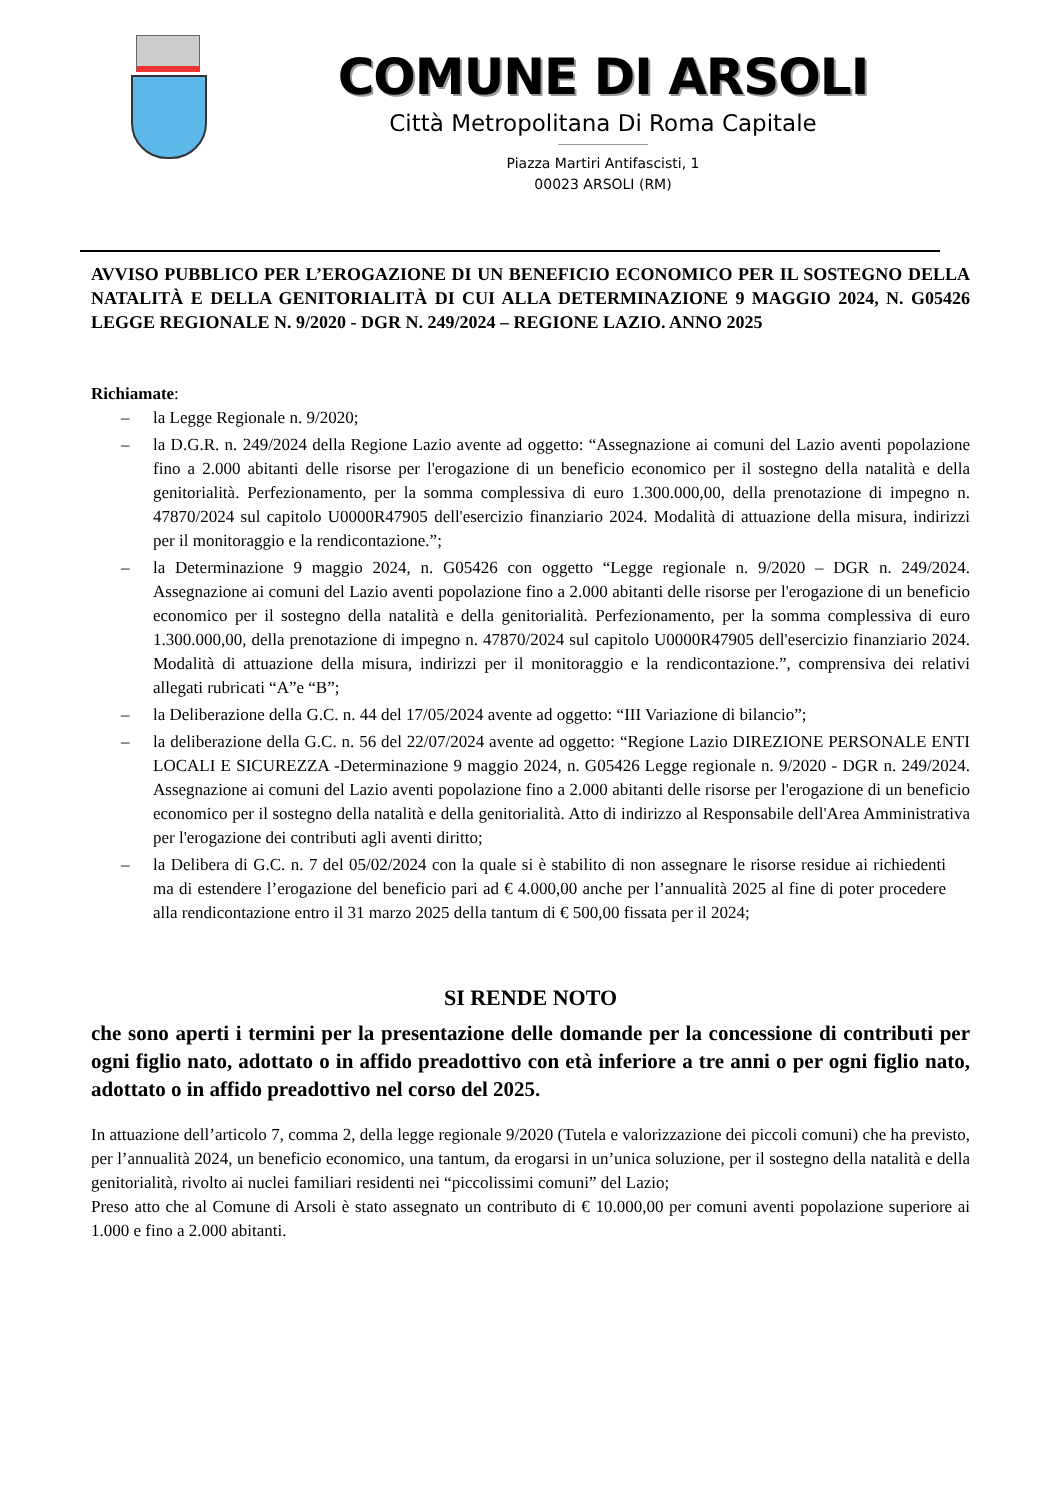COMUNE DI ARSOLI
Città Metropolitana Di Roma Capitale
Piazza Martiri Antifascisti, 1
00023 ARSOLI (RM)
AVVISO PUBBLICO PER L’EROGAZIONE DI UN BENEFICIO ECONOMICO PER IL SOSTEGNO DELLA NATALITÀ E DELLA GENITORIALITÀ DI CUI ALLA DETERMINAZIONE 9 MAGGIO 2024, N. G05426 LEGGE REGIONALE N. 9/2020 - DGR N. 249/2024 – REGIONE LAZIO. ANNO 2025
Richiamate:
– la Legge Regionale n. 9/2020;
– la D.G.R. n. 249/2024 della Regione Lazio avente ad oggetto: “Assegnazione ai comuni del Lazio aventi popolazione fino a 2.000 abitanti delle risorse per l'erogazione di un beneficio economico per il sostegno della natalità e della genitorialità. Perfezionamento, per la somma complessiva di euro 1.300.000,00, della prenotazione di impegno n. 47870/2024 sul capitolo U0000R47905 dell'esercizio finanziario 2024. Modalità di attuazione della misura, indirizzi per il monitoraggio e la rendicontazione.”;
– la Determinazione 9 maggio 2024, n. G05426 con oggetto “Legge regionale n. 9/2020 – DGR n. 249/2024. Assegnazione ai comuni del Lazio aventi popolazione fino a 2.000 abitanti delle risorse per l'erogazione di un beneficio economico per il sostegno della natalità e della genitorialità. Perfezionamento, per la somma complessiva di euro 1.300.000,00, della prenotazione di impegno n. 47870/2024 sul capitolo U0000R47905 dell'esercizio finanziario 2024. Modalità di attuazione della misura, indirizzi per il monitoraggio e la rendicontazione.”, comprensiva dei relativi allegati rubricati “A”e “B”;
– la Deliberazione della G.C. n. 44 del 17/05/2024 avente ad oggetto: “III Variazione di bilancio”;
– la deliberazione della G.C. n. 56 del 22/07/2024 avente ad oggetto: “Regione Lazio DIREZIONE PERSONALE ENTI LOCALI E SICUREZZA -Determinazione 9 maggio 2024, n. G05426 Legge regionale n. 9/2020 - DGR n. 249/2024. Assegnazione ai comuni del Lazio aventi popolazione fino a 2.000 abitanti delle risorse per l'erogazione di un beneficio economico per il sostegno della natalità e della genitorialità. Atto di indirizzo al Responsabile dell'Area Amministrativa per l'erogazione dei contributi agli aventi diritto;
– la Delibera di G.C. n. 7 del 05/02/2024 con la quale si è stabilito di non assegnare le risorse residue ai richiedenti ma di estendere l’erogazione del beneficio pari ad € 4.000,00 anche per l’annualità 2025 al fine di poter procedere alla rendicontazione entro il 31 marzo 2025 della tantum di € 500,00 fissata per il 2024;
SI RENDE NOTO
che sono aperti i termini per la presentazione delle domande per la concessione di contributi per ogni figlio nato, adottato o in affido preadottivo con età inferiore a tre anni o per ogni figlio nato, adottato o in affido preadottivo nel corso del 2025.
In attuazione dell’articolo 7, comma 2, della legge regionale 9/2020 (Tutela e valorizzazione dei piccoli comuni) che ha previsto, per l’annualità 2024, un beneficio economico, una tantum, da erogarsi in un’unica soluzione, per il sostegno della natalità e della genitorialità, rivolto ai nuclei familiari residenti nei “piccolissimi comuni” del Lazio;
Preso atto che al Comune di Arsoli è stato assegnato un contributo di € 10.000,00 per comuni aventi popolazione superiore ai 1.000 e fino a 2.000 abitanti.